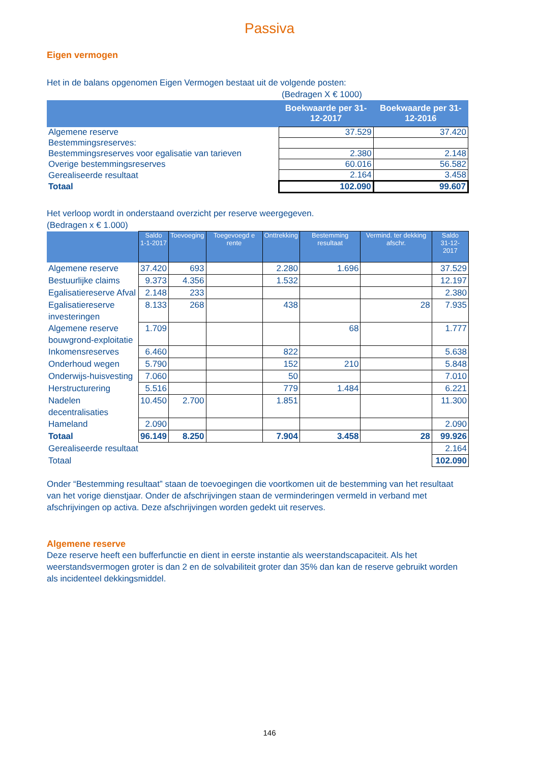Passiva
Eigen vermogen
Het in de balans opgenomen Eigen Vermogen bestaat uit de volgende posten:
(Bedragen X € 1000)
| | Boekwaarde per 31-12-2017 | Boekwaarde per 31-12-2016 |
| --- | --- | --- |
| Algemene reserve | 37.529 | 37.420 |
| Bestemmingsreserves: | | |
| Bestemmingsreserves voor egalisatie van tarieven | 2.380 | 2.148 |
| Overige bestemmingsreserves | 60.016 | 56.582 |
| Gerealiseerde resultaat | 2.164 | 3.458 |
| Totaal | 102.090 | 99.607 |
Het verloop wordt in onderstaand overzicht per reserve weergegeven.
(Bedragen x € 1.000)
| | Saldo 1-1-2017 | Toevoeging | Toegevoegd e rente | Onttrekking | Bestemming resultaat | Vermind. ter dekking afschr. | Saldo 31-12-2017 |
| --- | --- | --- | --- | --- | --- | --- | --- |
| Algemene reserve | 37.420 | 693 | | 2.280 | 1.696 | | 37.529 |
| Bestuurlijke claims | 9.373 | 4.356 | | 1.532 | | | 12.197 |
| Egalisatiereserve Afval | 2.148 | 233 | | | | | 2.380 |
| Egalisatiereserve investeringen | 8.133 | 268 | | 438 | | 28 | 7.935 |
| Algemene reserve bouwgrond-exploitatie | 1.709 | | | | 68 | | 1.777 |
| Inkomensreserves | 6.460 | | | 822 | | | 5.638 |
| Onderhoud wegen | 5.790 | | | 152 | 210 | | 5.848 |
| Onderwijs-huisvesting | 7.060 | | | 50 | | | 7.010 |
| Herstructurering | 5.516 | | | 779 | 1.484 | | 6.221 |
| Nadelen decentralisaties | 10.450 | 2.700 | | 1.851 | | | 11.300 |
| Hameland | 2.090 | | | | | | 2.090 |
| Totaal | 96.149 | 8.250 | | 7.904 | 3.458 | 28 | 99.926 |
| Gerealiseerde resultaat | | | | | | | 2.164 |
| Totaal | | | | | | | 102.090 |
Onder “Bestemming resultaat” staan de toevoegingen die voortkomen uit de bestemming van het resultaat van het vorige dienstjaar. Onder de afschrijvingen staan de verminderingen vermeld in verband met afschrijvingen op activa. Deze afschrijvingen worden gedekt uit reserves.
Algemene reserve
Deze reserve heeft een bufferfunctie en dient in eerste instantie als weerstandscapaciteit. Als het weerstandsvermogen groter is dan 2 en de solvabiliteit groter dan 35% dan kan de reserve gebruikt worden als incidenteel dekkingsmiddel.
146